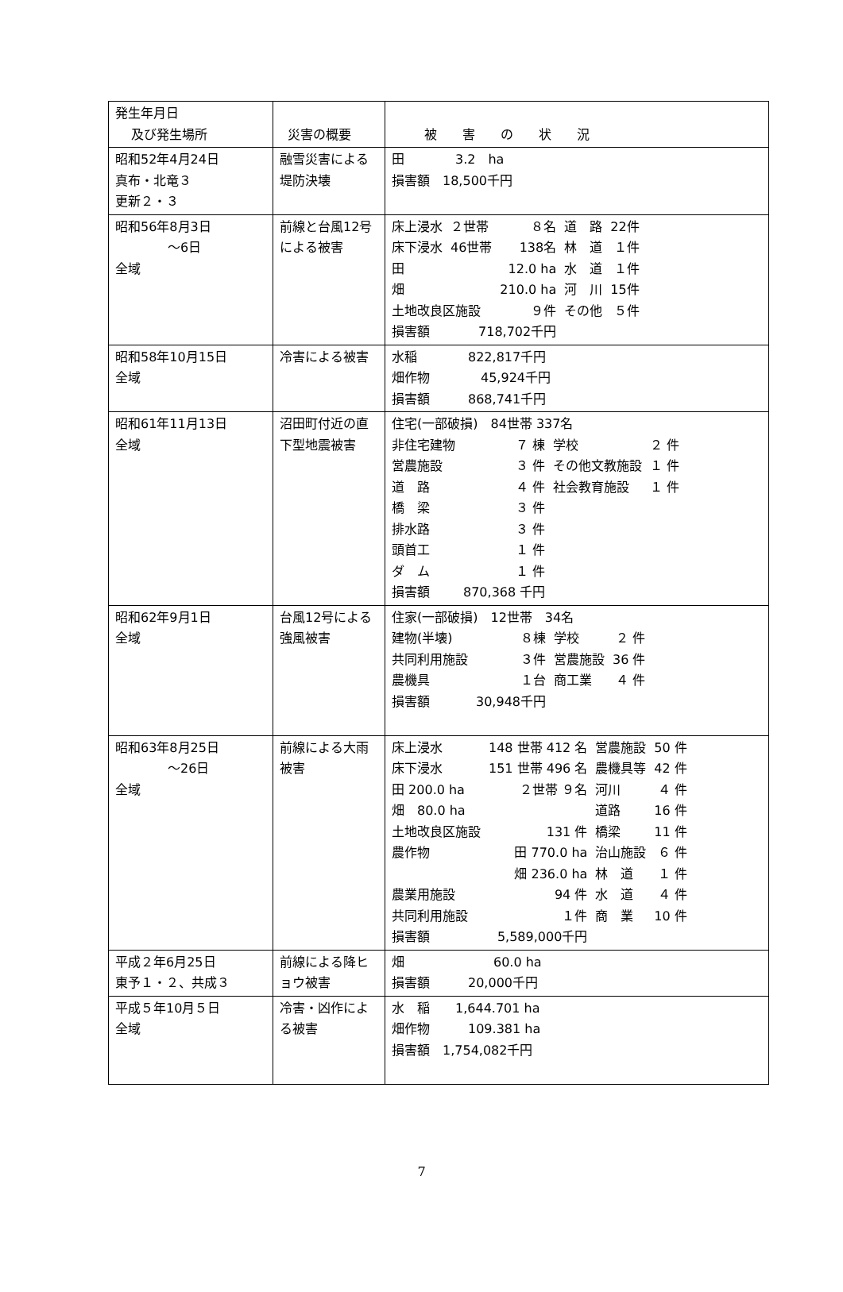| 発生年月日 及び発生場所 | 災害の概要 | 被 害 の 状 況 |
| 昭和52年4月24日 真布・北竜３ 更新２・３ | 融雪災害による堤防決壊 | 田 3.2 ha 損害額 18,500千円 |
| 昭和56年8月3日 ～6日 全域 | 前線と台風12号による被害 | / 床上浸水 / ２世帯 / ８名 / 道 路 / 22件 / / 床下浸水 / 46世帯 / 138名 / 林 道 / １件 / / 田 / / 12.0 ha / 水 道 / １件 / / 畑 / / 210.0 ha / 河 川 / 15件 / / 土地改良区施設 / / ９件 / その他 / ５件 / / 損害額 / 718,702千円 / / / / |
| 昭和58年10月15日 全域 | 冷害による被害 | 水稲 822,817千円 畑作物 45,924千円 損害額 868,741千円 |
| 昭和61年11月13日 全域 | 沼田町付近の直下型地震被害 | 住宅(一部破損) 84世帯 337名 / 非住宅建物 / ７ 棟 / 学校 / ２ 件 / / 営農施設 / ３ 件 / その他文教施設 / １ 件 / / 道 路 / ４ 件 / 社会教育施設 / １ 件 / / 橋 梁 / ３ 件 / / / / 排水路 / ３ 件 / / / / 頭首工 / １ 件 / / / / ダ ム / １ 件 / / / / 損害額 / 870,368 千円 / / / |
| 昭和62年9月1日 全域 | 台風12号による強風被害 | 住家(一部破損) 12世帯 34名 / 建物(半壊) / ８棟 / 学校 / ２ 件 / / 共同利用施設 / ３件 / 営農施設 / 36 件 / / 農機具 / １台 / 商工業 / ４ 件 / / 損害額 / 30,948千円 / / / |
| 昭和63年8月25日 ～26日 全域 | 前線による大雨被害 | / 床上浸水 / 148 世帯 412 名 / 営農施設 / 50 件 / / 床下浸水 / 151 世帯 496 名 / 農機具等 / 42 件 / / 田 200.0 ha / ２世帯 ９名 / 河川 / ４ 件 / / 畑 80.0 ha / / 道路 / 16 件 / / 土地改良区施設 / 131 件 / 橋梁 / 11 件 / / 農作物 / 田 770.0 ha / 治山施設 / ６ 件 / / / 畑 236.0 ha / 林 道 / １ 件 / / 農業用施設 / 94 件 / 水 道 / ４ 件 / / 共同利用施設 / １件 / 商 業 / 10 件 / / 損害額 / 5,589,000千円 / / / |
| 平成２年6月25日 東予１・２、共成３ | 前線による降ヒョウ被害 | 畑 60.0 ha 損害額 20,000千円 |
| 平成５年10月５日 全域 | 冷害・凶作による被害 | 水 稲 1,644.701 ha 畑作物 109.381 ha 損害額 1,754,082千円 |
7